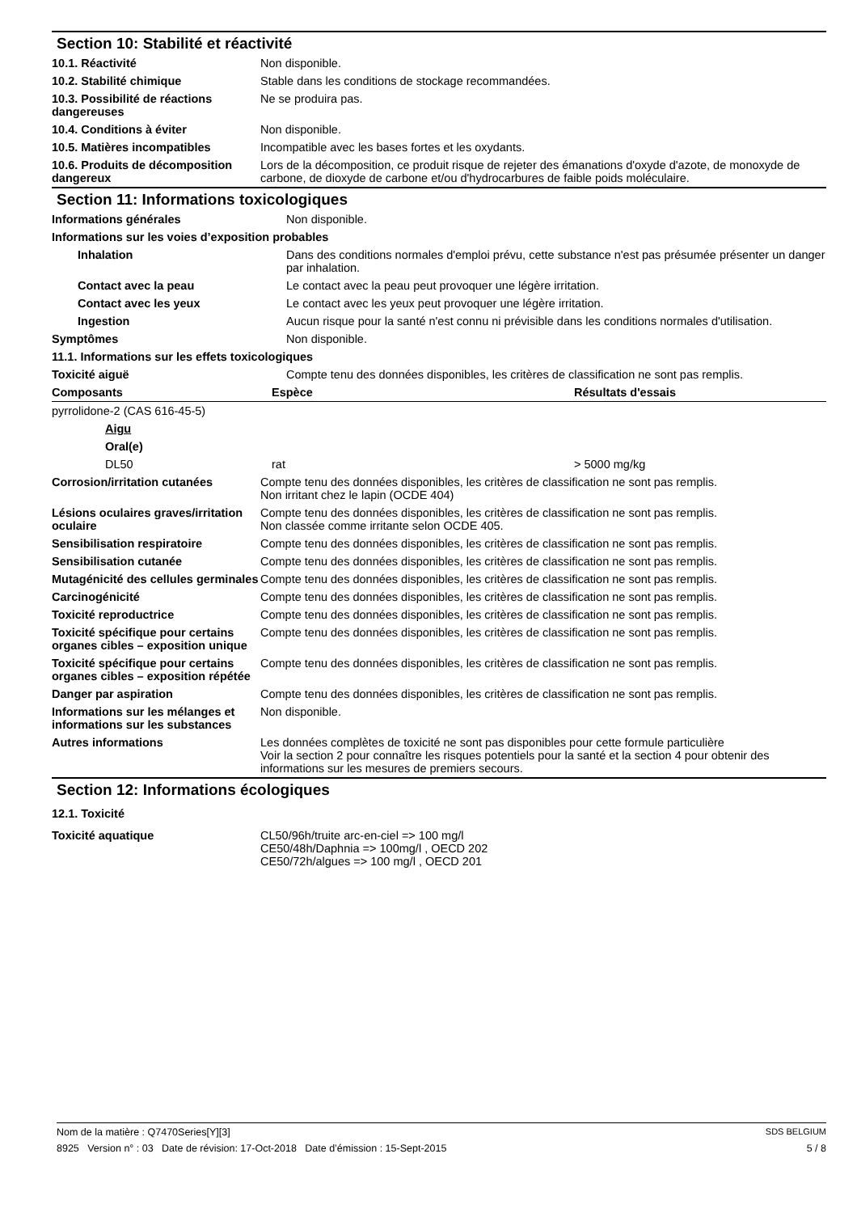Section 10: Stabilité et réactivité
| 10.1. Réactivité | Non disponible. |
| 10.2. Stabilité chimique | Stable dans les conditions de stockage recommandées. |
| 10.3. Possibilité de réactions dangereuses | Ne se produira pas. |
| 10.4. Conditions à éviter | Non disponible. |
| 10.5. Matières incompatibles | Incompatible avec les bases fortes et les oxydants. |
| 10.6. Produits de décomposition dangereux | Lors de la décomposition, ce produit risque de rejeter des émanations d'oxyde d'azote, de monoxyde de carbone, de dioxyde de carbone et/ou d'hydrocarbures de faible poids moléculaire. |
Section 11: Informations toxicologiques
| Informations générales | Non disponible. |
| Informations sur les voies d’exposition probables | |
| Inhalation | Dans des conditions normales d'emploi prévu, cette substance n'est pas présumée présenter un danger par inhalation. |
| Contact avec la peau | Le contact avec la peau peut provoquer une légère irritation. |
| Contact avec les yeux | Le contact avec les yeux peut provoquer une légère irritation. |
| Ingestion | Aucun risque pour la santé n'est connu ni prévisible dans les conditions normales d'utilisation. |
| Symptômes | Non disponible. |
| 11.1. Informations sur les effets toxicologiques | |
| Toxicité aiguë | Compte tenu des données disponibles, les critères de classification ne sont pas remplis. |
| Composants | Espèce | Résultats d'essais |
| --- | --- | --- |
| pyrrolidone-2 (CAS 616-45-5) | | |
| Aigu | | |
| Oral(e) | | |
| DL50 | rat | > 5000 mg/kg |
| Corrosion/irritation cutanées | Compte tenu des données disponibles, les critères de classification ne sont pas remplis. Non irritant chez le lapin (OCDE 404) |
| Lésions oculaires graves/irritation oculaire | Compte tenu des données disponibles, les critères de classification ne sont pas remplis. Non classée comme irritante selon OCDE 405. |
| Sensibilisation respiratoire | Compte tenu des données disponibles, les critères de classification ne sont pas remplis. |
| Sensibilisation cutanée | Compte tenu des données disponibles, les critères de classification ne sont pas remplis. |
| Mutagénicité des cellules germinales | Compte tenu des données disponibles, les critères de classification ne sont pas remplis. |
| Carcinogénicité | Compte tenu des données disponibles, les critères de classification ne sont pas remplis. |
| Toxicité reproductrice | Compte tenu des données disponibles, les critères de classification ne sont pas remplis. |
| Toxicité spécifique pour certains organes cibles – exposition unique | Compte tenu des données disponibles, les critères de classification ne sont pas remplis. |
| Toxicité spécifique pour certains organes cibles – exposition répétée | Compte tenu des données disponibles, les critères de classification ne sont pas remplis. |
| Danger par aspiration | Compte tenu des données disponibles, les critères de classification ne sont pas remplis. |
| Informations sur les mélanges et informations sur les substances | Non disponible. |
| Autres informations | Les données complètes de toxicité ne sont pas disponibles pour cette formule particulière Voir la section 2 pour connaître les risques potentiels pour la santé et la section 4 pour obtenir des informations sur les mesures de premiers secours. |
Section 12: Informations écologiques
| 12.1. Toxicité | |
| Toxicité aquatique | CL50/96h/truite arc-en-ciel => 100 mg/l CE50/48h/Daphnia => 100mg/l , OECD 202 CE50/72h/algues => 100 mg/l , OECD 201 |
Nom de la matière : Q7470Series[Y][3] SDS BELGIUM
8925 Version n° : 03 Date de révision: 17-Oct-2018 Date d’émission : 15-Sept-2015 5 / 8